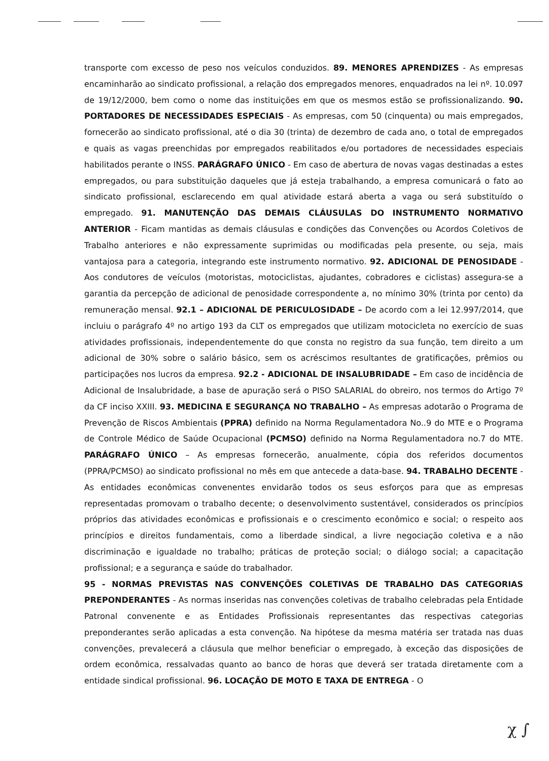transporte com excesso de peso nos veículos conduzidos. 89. MENORES APRENDIZES - As empresas encaminharão ao sindicato profissional, a relação dos empregados menores, enquadrados na lei nº. 10.097 de 19/12/2000, bem como o nome das instituições em que os mesmos estão se profissionalizando. 90. PORTADORES DE NECESSIDADES ESPECIAIS - As empresas, com 50 (cinquenta) ou mais empregados, fornecerão ao sindicato profissional, até o dia 30 (trinta) de dezembro de cada ano, o total de empregados e quais as vagas preenchidas por empregados reabilitados e/ou portadores de necessidades especiais habilitados perante o INSS. PARÁGRAFO ÚNICO - Em caso de abertura de novas vagas destinadas a estes empregados, ou para substituição daqueles que já esteja trabalhando, a empresa comunicará o fato ao sindicato profissional, esclarecendo em qual atividade estará aberta a vaga ou será substituído o empregado. 91. MANUTENÇÃO DAS DEMAIS CLÁUSULAS DO INSTRUMENTO NORMATIVO ANTERIOR - Ficam mantidas as demais cláusulas e condições das Convenções ou Acordos Coletivos de Trabalho anteriores e não expressamente suprimidas ou modificadas pela presente, ou seja, mais vantajosa para a categoria, integrando este instrumento normativo. 92. ADICIONAL DE PENOSIDADE - Aos condutores de veículos (motoristas, motociclistas, ajudantes, cobradores e ciclistas) assegura-se a garantia da percepção de adicional de penosidade correspondente a, no mínimo 30% (trinta por cento) da remuneração mensal. 92.1 – ADICIONAL DE PERICULOSIDADE – De acordo com a lei 12.997/2014, que incluiu o parágrafo 4º no artigo 193 da CLT os empregados que utilizam motocicleta no exercício de suas atividades profissionais, independentemente do que consta no registro da sua função, tem direito a um adicional de 30% sobre o salário básico, sem os acréscimos resultantes de gratificações, prêmios ou participações nos lucros da empresa. 92.2 - ADICIONAL DE INSALUBRIDADE – Em caso de incidência de Adicional de Insalubridade, a base de apuração será o PISO SALARIAL do obreiro, nos termos do Artigo 7º da CF inciso XXIII. 93. MEDICINA E SEGURANÇA NO TRABALHO – As empresas adotarão o Programa de Prevenção de Riscos Ambientais (PPRA) definido na Norma Regulamentadora No..9 do MTE e o Programa de Controle Médico de Saúde Ocupacional (PCMSO) definido na Norma Regulamentadora no.7 do MTE. PARÁGRAFO ÚNICO – As empresas fornecerão, anualmente, cópia dos referidos documentos (PPRA/PCMSO) ao sindicato profissional no mês em que antecede a data-base. 94. TRABALHO DECENTE - As entidades econômicas convenentes envidarão todos os seus esforços para que as empresas representadas promovam o trabalho decente; o desenvolvimento sustentável, considerados os princípios próprios das atividades econômicas e profissionais e o crescimento econômico e social; o respeito aos princípios e direitos fundamentais, como a liberdade sindical, a livre negociação coletiva e a não discriminação e igualdade no trabalho; práticas de proteção social; o diálogo social; a capacitação profissional; e a segurança e saúde do trabalhador.
95 - NORMAS PREVISTAS NAS CONVENÇÕES COLETIVAS DE TRABALHO DAS CATEGORIAS PREPONDERANTES - As normas inseridas nas convenções coletivas de trabalho celebradas pela Entidade Patronal convenente e as Entidades Profissionais representantes das respectivas categorias preponderantes serão aplicadas a esta convenção. Na hipótese da mesma matéria ser tratada nas duas convenções, prevalecerá a cláusula que melhor beneficiar o empregado, à exceção das disposições de ordem econômica, ressalvadas quanto ao banco de horas que deverá ser tratada diretamente com a entidade sindical profissional. 96. LOCAÇÃO DE MOTO E TAXA DE ENTREGA - O
χ ∫